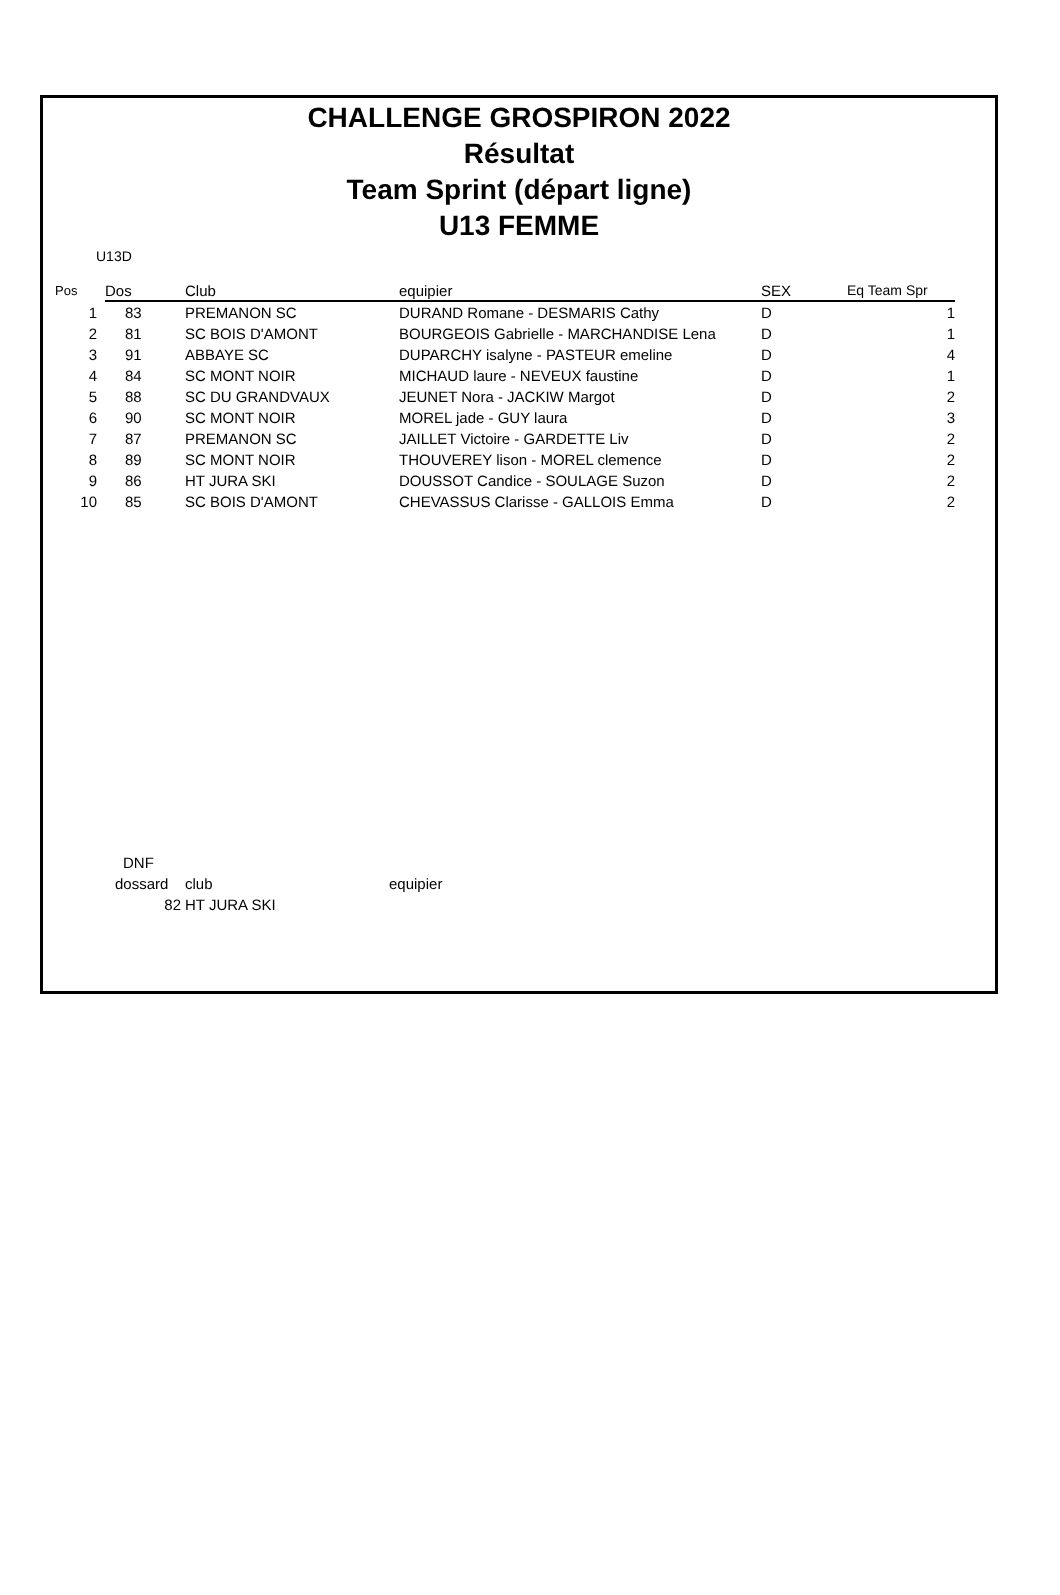CHALLENGE GROSPIRON 2022
Résultat
Team Sprint (départ ligne)
U13 FEMME
U13D
| Pos | Dos | Club | equipier | SEX | Eq Team Spr |
| --- | --- | --- | --- | --- | --- |
| 1 | 83 | PREMANON SC | DURAND Romane - DESMARIS Cathy | D | 1 |
| 2 | 81 | SC BOIS D'AMONT | BOURGEOIS Gabrielle - MARCHANDISE Lena | D | 1 |
| 3 | 91 | ABBAYE SC | DUPARCHY isalyne - PASTEUR emeline | D | 4 |
| 4 | 84 | SC MONT NOIR | MICHAUD laure - NEVEUX faustine | D | 1 |
| 5 | 88 | SC DU GRANDVAUX | JEUNET Nora - JACKIW Margot | D | 2 |
| 6 | 90 | SC MONT NOIR | MOREL jade - GUY laura | D | 3 |
| 7 | 87 | PREMANON SC | JAILLET Victoire - GARDETTE Liv | D | 2 |
| 8 | 89 | SC MONT NOIR | THOUVEREY lison - MOREL clemence | D | 2 |
| 9 | 86 | HT JURA SKI | DOUSSOT Candice - SOULAGE Suzon | D | 2 |
| 10 | 85 | SC BOIS D'AMONT | CHEVASSUS Clarisse - GALLOIS Emma | D | 2 |
| DNF | | |
| dossard | club | equipier |
| 82 | HT JURA SKI | |